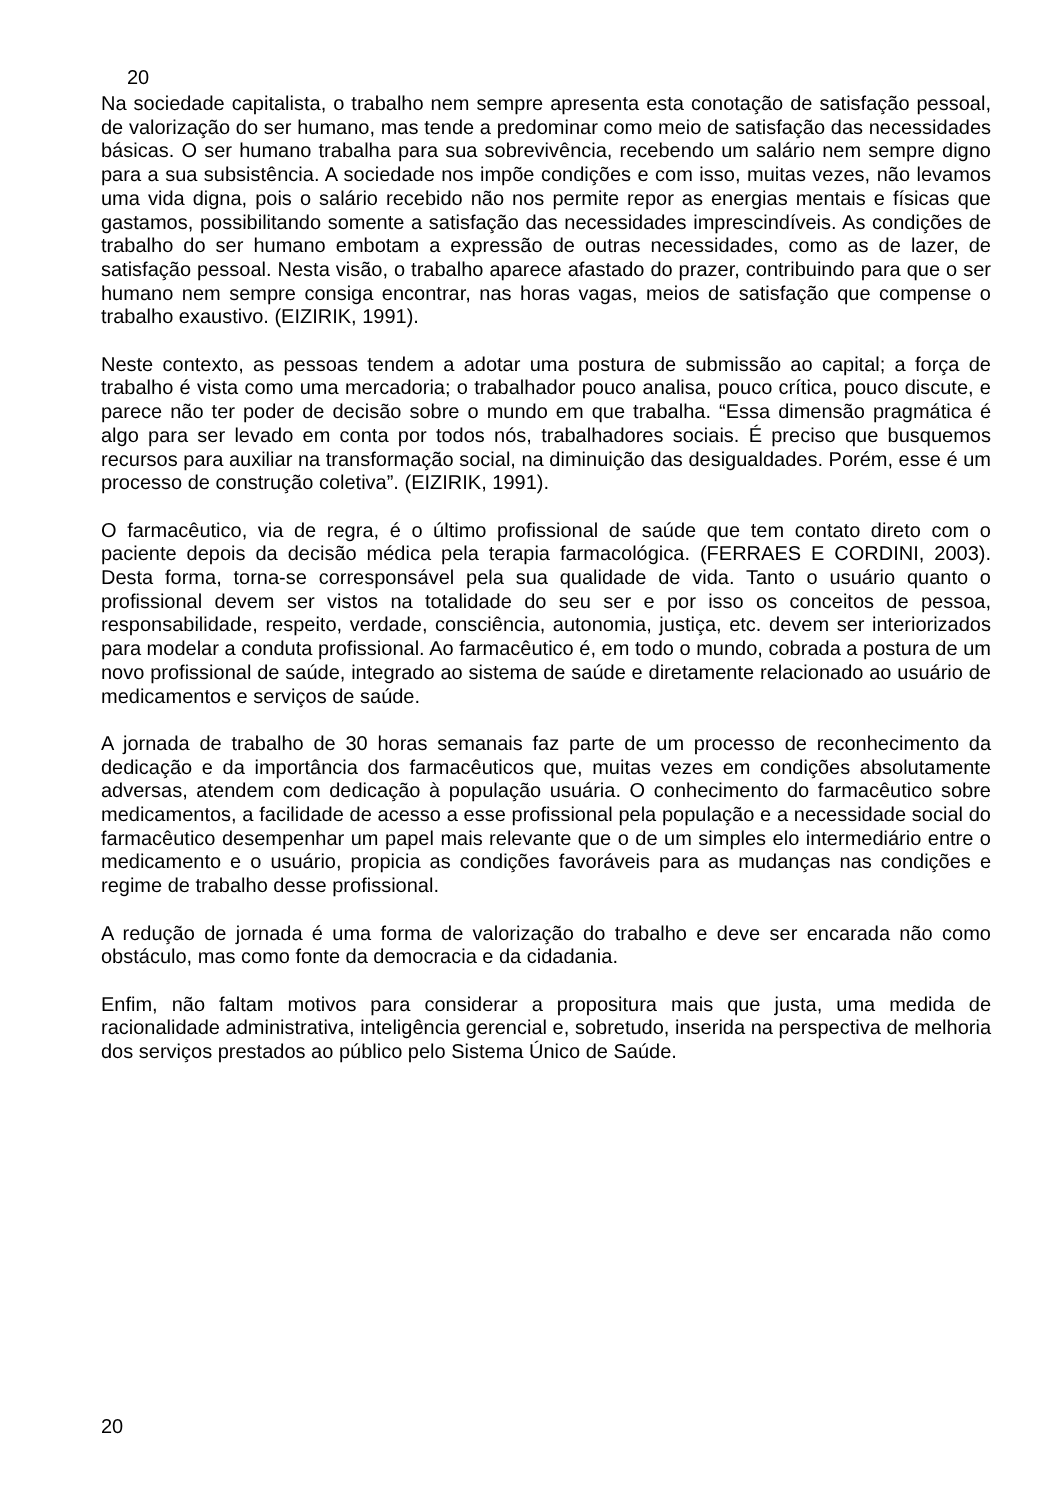20
Na sociedade capitalista, o trabalho nem sempre apresenta esta conotação de satisfação pessoal, de valorização do ser humano, mas tende a predominar como meio de satisfação das necessidades básicas. O ser humano trabalha para sua sobrevivência, recebendo um salário nem sempre digno para a sua subsistência. A sociedade nos impõe condições e com isso, muitas vezes, não levamos uma vida digna, pois o salário recebido não nos permite repor as energias mentais e físicas que gastamos, possibilitando somente a satisfação das necessidades imprescindíveis. As condições de trabalho do ser humano embotam a expressão de outras necessidades, como as de lazer, de satisfação pessoal. Nesta visão, o trabalho aparece afastado do prazer, contribuindo para que o ser humano nem sempre consiga encontrar, nas horas vagas, meios de satisfação que compense o trabalho exaustivo. (EIZIRIK, 1991).
Neste contexto, as pessoas tendem a adotar uma postura de submissão ao capital; a força de trabalho é vista como uma mercadoria; o trabalhador pouco analisa, pouco crítica, pouco discute, e parece não ter poder de decisão sobre o mundo em que trabalha. “Essa dimensão pragmática é algo para ser levado em conta por todos nós, trabalhadores sociais. É preciso que busquemos recursos para auxiliar na transformação social, na diminuição das desigualdades. Porém, esse é um processo de construção coletiva”. (EIZIRIK, 1991).
O farmacêutico, via de regra, é o último profissional de saúde que tem contato direto com o paciente depois da decisão médica pela terapia farmacológica. (FERRAES E CORDINI, 2003). Desta forma, torna-se corresponsável pela sua qualidade de vida. Tanto o usuário quanto o profissional devem ser vistos na totalidade do seu ser e por isso os conceitos de pessoa, responsabilidade, respeito, verdade, consciência, autonomia, justiça, etc. devem ser interiorizados para modelar a conduta profissional. Ao farmacêutico é, em todo o mundo, cobrada a postura de um novo profissional de saúde, integrado ao sistema de saúde e diretamente relacionado ao usuário de medicamentos e serviços de saúde.
A jornada de trabalho de 30 horas semanais faz parte de um processo de reconhecimento da dedicação e da importância dos farmacêuticos que, muitas vezes em condições absolutamente adversas, atendem com dedicação à população usuária. O conhecimento do farmacêutico sobre medicamentos, a facilidade de acesso a esse profissional pela população e a necessidade social do farmacêutico desempenhar um papel mais relevante que o de um simples elo intermediário entre o medicamento e o usuário, propicia as condições favoráveis para as mudanças nas condições e regime de trabalho desse profissional.
A redução de jornada é uma forma de valorização do trabalho e deve ser encarada não como obstáculo, mas como fonte da democracia e da cidadania.
Enfim, não faltam motivos para considerar a propositura mais que justa, uma medida de racionalidade administrativa, inteligência gerencial e, sobretudo, inserida na perspectiva de melhoria dos serviços prestados ao público pelo Sistema Único de Saúde.
20